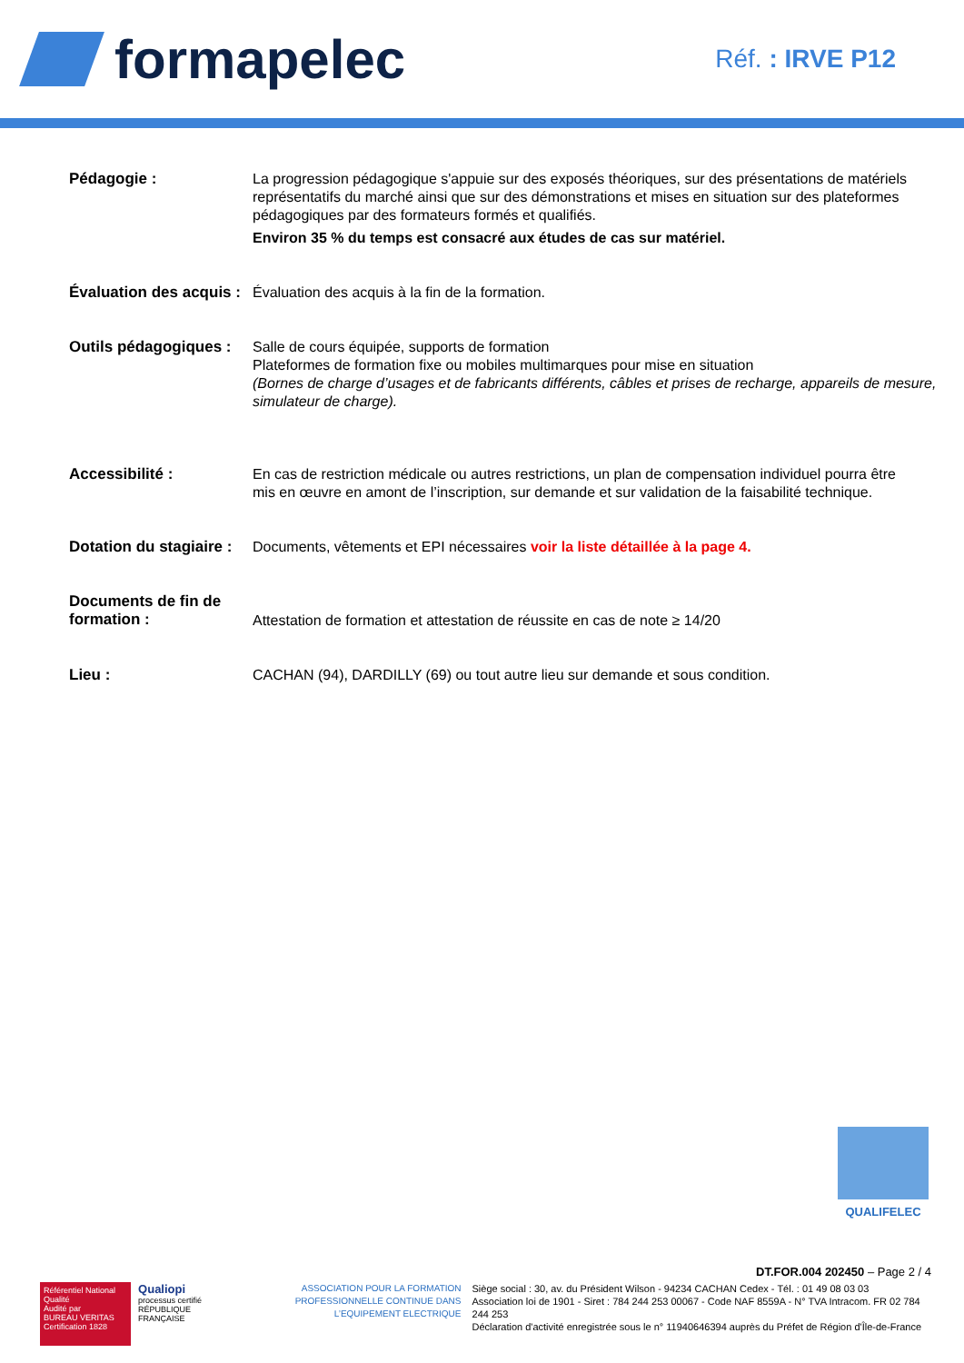formapelec
Réf. : IRVE P12
Pédagogie : La progression pédagogique s'appuie sur des exposés théoriques, sur des présentations de matériels représentatifs du marché ainsi que sur des démonstrations et mises en situation sur des plateformes pédagogiques par des formateurs formés et qualifiés.
Environ 35 % du temps est consacré aux études de cas sur matériel.
Évaluation des acquis :
Évaluation des acquis à la fin de la formation.
Outils pédagogiques :
Salle de cours équipée, supports de formation
Plateformes de formation fixe ou mobiles multimarques pour mise en situation
(Bornes de charge d’usages et de fabricants différents, câbles et prises de recharge, appareils de mesure, simulateur de charge).
Accessibilité : En cas de restriction médicale ou autres restrictions, un plan de compensation individuel pourra être mis en œuvre en amont de l’inscription, sur demande et sur validation de la faisabilité technique.
Dotation du stagiaire :
Documents, vêtements et EPI nécessaires voir la liste détaillée à la page 4.
Documents de fin de formation :
Attestation de formation et attestation de réussite en cas de note ≥ 14/20
Lieu : CACHAN (94), DARDILLY (69) ou tout autre lieu sur demande et sous condition.
QUALIFELEC
DT.FOR.004 202450 – Page 2 / 4
Référentiel National Qualité
Audité par
BUREAU VERITAS Certification 1828
Qualiopi
processus certifié
RÉPUBLIQUE FRANÇAISE
ASSOCIATION POUR LA FORMATION
PROFESSIONNELLE CONTINUE DANS
L’EQUIPEMENT ELECTRIQUE
Siège social : 30, av. du Président Wilson - 94234 CACHAN Cedex - Tél. : 01 49 08 03 03
Association loi de 1901 - Siret : 784 244 253 00067 - Code NAF 8559A - N° TVA Intracom. FR 02 784 244 253
Déclaration d'activité enregistrée sous le n° 11940646394 auprès du Préfet de Région d'Île-de-France